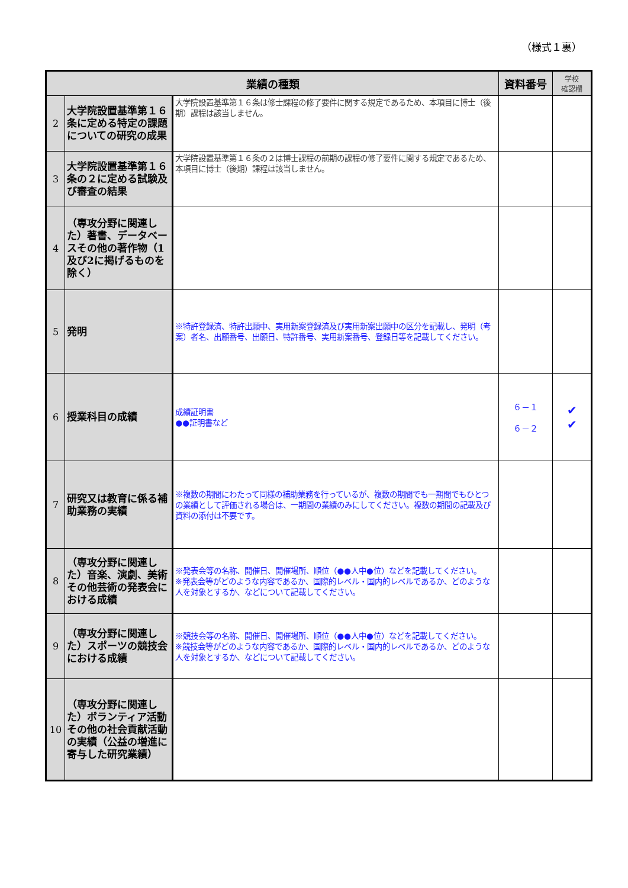（様式１裏）
| 業績の種類 | | | 資料番号 | 学校 確認欄 |
| --- | --- | --- | --- | --- |
| 2 | 大学院設置基準第１６条に定める特定の課題についての研究の成果 | 大学院設置基準第１６条は修士課程の修了要件に関する規定であるため、本項目に博士（後期）課程は該当しません。 | | |
| 3 | 大学院設置基準第１６条の２に定める試験及び審査の結果 | 大学院設置基準第１６条の２は博士課程の前期の課程の修了要件に関する規定であるため、本項目に博士（後期）課程は該当しません。 | | |
| 4 | （専攻分野に関連した）著書、データベースその他の著作物（1及び2に掲げるものを除く） | | | |
| 5 | 発明 | ※特許登録済、特許出願中、実用新案登録済及び実用新案出願中の区分を記載し、発明（考案）者名、出願番号、出願日、特許番号、実用新案番号、登録日等を記載してください。 | | |
| 6 | 授業科目の成績 | 成績証明書 ●●証明書など | ６－１ ６－２ | ✔ ✔ |
| 7 | 研究又は教育に係る補助業務の実績 | ※複数の期間にわたって同様の補助業務を行っているが、複数の期間でも一期間でもひとつの業績として評価される場合は、一期間の業績のみにしてください。複数の期間の記載及び資料の添付は不要です。 | | |
| 8 | （専攻分野に関連した）音楽、演劇、美術その他芸術の発表会における成績 | ※発表会等の名称、開催日、開催場所、順位（●●人中●位）などを記載してください。 ※発表会等がどのような内容であるか、国際的レベル・国内的レベルであるか、どのような人を対象とするか、などについて記載してください。 | | |
| 9 | （専攻分野に関連した）スポーツの競技会における成績 | ※競技会等の名称、開催日、開催場所、順位（●●人中●位）などを記載してください。 ※競技会等がどのような内容であるか、国際的レベル・国内的レベルであるか、どのような人を対象とするか、などについて記載してください。 | | |
| 10 | （専攻分野に関連した）ボランティア活動その他の社会貢献活動の実績（公益の増進に寄与した研究業績） | | | |